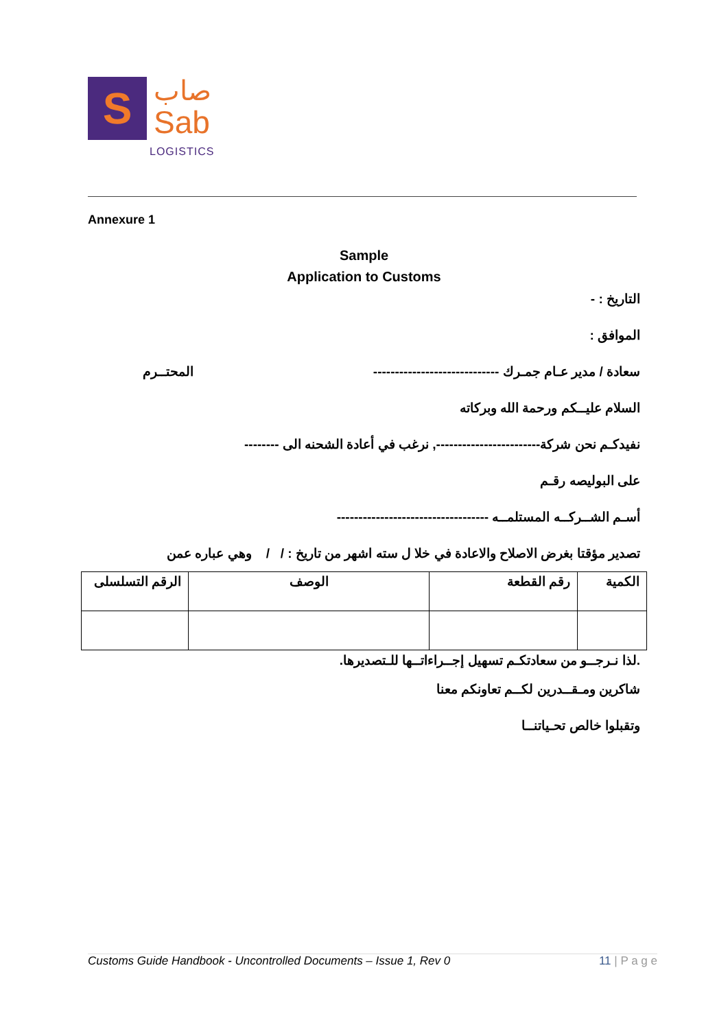S
صاب
Sab
LOGISTICS
Annexure 1
Sample
Application to Customs
التاريخ : -
الموافق :
سعادة / مدير عـام جمـرك ----------------------------- المحتــرم
السلام عليــكم ورحمة الله وبركاته
نفيدكـم نحن شركة------------------------, نرغب في أعادة الشحنه الى --------
على البوليصه رقـم
أسـم الشــركــه المستلمــه -----------------------------------
تصدير مؤقتا بغرض الاصلاح والاعادة في خلا ل سته اشهر من تاريخ : / / وهي عباره عمن
| الكمية | رقم القطعة | الوصف | الرقم التسلسلى |
.لذا نـرجــو من سعادتكـم تسهيل إجــراءاتــها للـتصديرها.
شاكرين ومـقــدرين لكــم تعاونكم معنا
وتقبلوا خالص تحـياتنــا
Customs Guide Handbook - Uncontrolled Documents – Issue 1, Rev 0 11 | P a g e